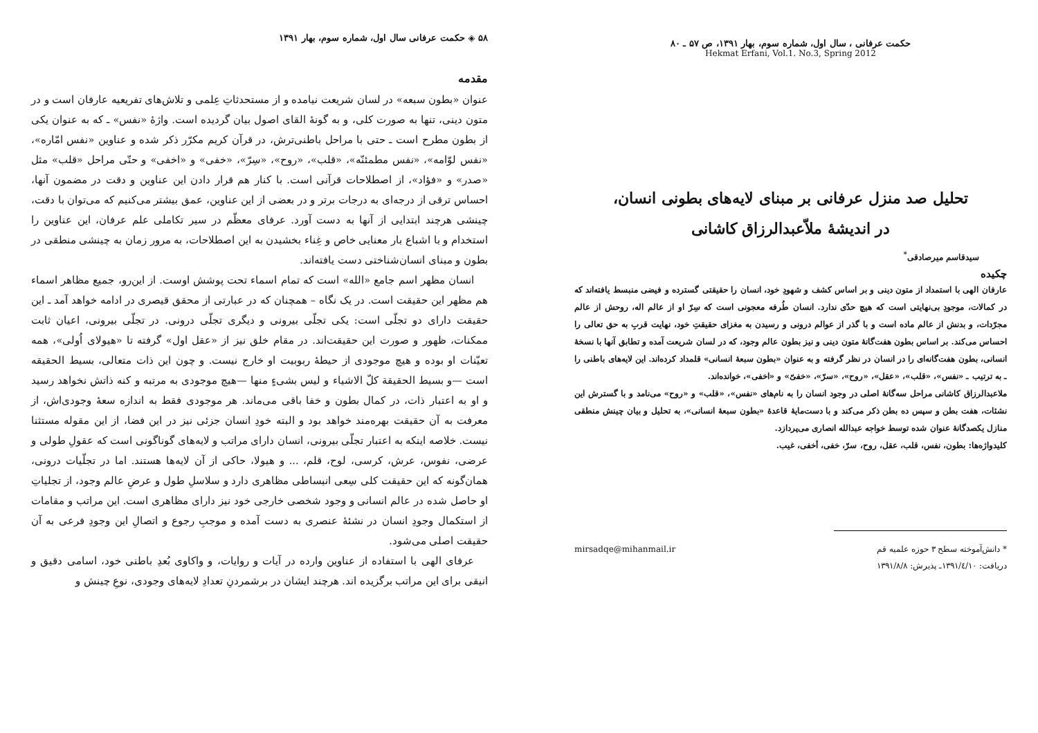حکمت عرفانی ، سال اول، شماره سوم، بهار ۱۳۹۱، ص ۵۷ ـ ۸۰
Hekmat Erfani, Vol.1. No.3, Spring 2012
تحلیل صد منزل عرفانی بر مبنای لایه‌های بطونی انسان،
در اندیشهٔ ملاّعبدالرزاق کاشانی
سیدقاسم میرصادقی<sup>*</sup>
چکیده
عارفان الهی با استمداد از متون دینی و بر اساس کشف و شهودِ خود، انسان را حقیقتی گسترده و فیضی منبسط یافته‌اند که در کمالات، موجودِ بی‌نهایتی است که هیچ حدّی ندارد. انسان طُرفه معجونی است که سِرّ او از عالم اله، روحش از عالم مجرّدات، و بدنش از عالم ماده است و با گذر از عوالم درونی و رسیدن به مغزای حقیقتِ خود، نهایت قربِ به حق تعالی را احساس می‌کند. بر اساس بطون هفت‌گانهٔ متون دینی و نیز بطون عالم وجود، که در لسان شریعت آمده و تطابق آنها با نسخهٔ انسانی، بطون هفت‌گانه‌ای را در انسان در نظر گرفته و به عنوان «بطون سبعهٔ انسانی» قلمداد کرده‌اند. این لایه‌های باطنی را ـ به ترتیب ـ «نفس»، «قلب»، «عقل»، «روح»، «سرّ»، «خفیّ» و «اخفی»، خوانده‌اند.
ملاعبدالرزاق کاشانی مراحل سه‌گانهٔ اصلی در وجود انسان را به نام‌های «نفس»، «قلب» و «روح» می‌نامد و با گسترش این نشئات، هفت بطن و سپس ده بطن ذکر می‌کند و با دست‌مایهٔ قاعدهٔ «بطون سبعهٔ انسانی»، به تحلیل و بیان چینش منطقی منازل یکصدگانهٔ عنوان شده توسط خواجه عبدالله انصاری می‌پردازد.
کلیدواژه‌ها: بطون، نفس، قلب، عقل، روح، سرّ، خفی، أخفی، غیب.
* دانش‌آموخته سطح ۳ حوزه علمیه قم mirsadqe@mihanmail.ir
دریافت: ۱۳۹۱/٤/۱۰ـ پذیرش: ۱۳۹۱/۸/۸
۵۸ ◈ حکمت عرفانی سال اول، شماره سوم، بهار ۱۳۹۱
مقدمه
عنوان «بطون سبعه» در لسان شریعت نیامده و از مستحدثاتِ عِلمی و تلاش‌های تفریعیه عارفان است و در متون دینی، تنها به صورت کلی، و به گونهٔ القای اصول بیان گردیده است. واژهٔ «نفس» ـ که به عنوان یکی از بطون مطرح است ـ حتی با مراحل باطنی‌ترش، در قرآن کریم مکرّر ذکر شده و عناوین «نفس امّاره»، «نفس لوّامه»، «نفس مطمئنّه»، «قلب»، «روح»، «سِرّ»، «خفی» و «اخفی» و حتّی مراحل «قلب» مثل «صدر» و «فؤاد»، از اصطلاحات قرآنی است. با کنار هم قرار دادن این عناوین و دقت در مضمون آنها، احساس ترقی از درجه‌ای به درجات برتر و در بعضی از این عناوین، عمق بیشتر می‌کنیم که می‌توان با دقت، چینشی هرچند ابتدایی از آنها به دست آورد. عرفای معظّم در سیر تکاملی علم عرفان، این عناوین را استخدام و با اشباع بار معنایی خاص و غِناء بخشیدن به این اصطلاحات، به مرور زمان به چینشی منطقی در بطون و مبنای انسان‌شناختی دست یافته‌اند.
انسان مظهر اسم جامع «الله» است که تمام اسماء تحت پوشش اوست. از این‌رو، جمیع مظاهر اسماء هم مظهر این حقیقت است. در یک نگاه – همچنان که در عبارتی از محقق قیصری در ادامه خواهد آمد ـ این حقیقت دارای دو تجلّی است: یکی تجلّی بیرونی و دیگری تجلّی درونی. در تجلّی بیرونی، اعیان ثابت ممکنات، ظهور و صورت این حقیقت‌اند. در مقام خلق نیز از «عقل اول» گرفته تا «هیولای اُولی»، همه تعیّنات او بوده و هیچ موجودی از حیطهٔ ربوبیت او خارج نیست. و چون این ذات متعالی، بسیط الحقیقه است —و بسیط الحقیقة کلّ الاشیاء و لیس بشیءٍ منها —هیچ موجودی به مرتبه و کنه ذاتش نخواهد رسید و او به اعتبار ذات، در کمال بطون و خفا باقی می‌ماند. هر موجودی فقط به اندازه سعهٔ وجودی‌اش، از معرفت به آن حقیقت بهره‌مند خواهد بود و البته خودِ انسان جزئی نیز در این فضا، از این مقوله مستثنا نیست. خلاصه اینکه به اعتبار تجلّی بیرونی، انسان دارای مراتب و لایه‌های گوناگونی است که عقولِ طولی و عرضی، نفوس، عرش، کرسی، لوح، قلم، ... و هیولا، حاکی از آن لایه‌ها هستند. اما در تجلّیات درونی، همان‌گونه که این حقیقت کلی سِعی انبساطی مظاهری دارد و سلاسلِ طول و عرضِ عالم وجود، از تجلیاتِ او حاصل شده در عالم انسانی و وجود شخصی خارجی خود نیز دارای مظاهری است. این مراتب و مقامات از استکمال وجودِ انسان در نشئهٔ عنصری به دست آمده و موجبِ رجوع و اتصالِ این وجودِ فرعی به آن حقیقت اصلی می‌شود.
عرفای الهی با استفاده از عناوین وارده در آیات و روایات، و واکاوی بُعدِ باطنی خود، اسامی دقیق و انیقی برای این مراتب برگزیده اند. هرچند ایشان در برشمردنِ تعدادِ لایه‌های وجودی، نوعِ چینش و